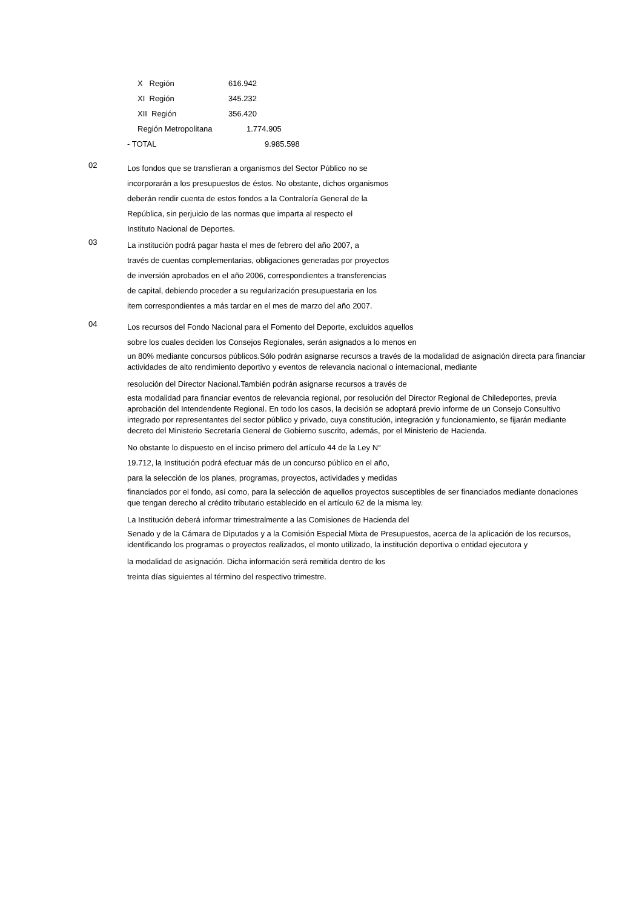| | X Región | 616.942 |
| | XI Región | 345.232 |
| | XII Región | 356.420 |
| | Región Metropolitana | 1.774.905 |
| - TOTAL | | 9.985.598 |
02
Los fondos que se transfieran a organismos del Sector Público no se
incorporarán a los presupuestos de éstos. No obstante, dichos organismos
deberán rendir cuenta de estos fondos a la Contraloría General de la
República, sin perjuicio de las normas que imparta al respecto el
Instituto Nacional de Deportes.
03
La institución podrá pagar hasta el mes de febrero del año 2007, a
través de cuentas complementarias, obligaciones generadas por proyectos
de inversión aprobados en el año 2006, correspondientes a transferencias
de capital, debiendo proceder a su regularización presupuestaria en los
item correspondientes a más tardar en el mes de marzo del año 2007.
04
Los recursos del Fondo Nacional para el Fomento del Deporte, excluidos aquellos
sobre los cuales deciden los Consejos Regionales, serán asignados a lo menos en
un 80% mediante concursos públicos.Sólo podrán asignarse recursos a través de la modalidad de asignación directa para financiar actividades de alto rendimiento deportivo y eventos de relevancia nacional o internacional, mediante
resolución del Director Nacional.También podrán asignarse recursos a través de
esta modalidad para financiar eventos de relevancia regional, por resolución del Director Regional de Chiledeportes, previa aprobación del Intendendente Regional. En todo los casos, la decisión se adoptará previo informe de un Consejo Consultivo integrado por representantes del sector público y privado, cuya constitución, integración y funcionamiento, se fijarán mediante decreto del Ministerio Secretaría General de Gobierno suscrito, además, por el Ministerio de Hacienda.
No obstante lo dispuesto en el inciso primero del artículo 44 de la Ley N°
19.712, la Institución podrá efectuar más de un concurso público en el año,
para la selección de los planes, programas, proyectos, actividades y medidas
financiados por el fondo, así como, para la selección de aquellos proyectos susceptibles de ser financiados mediante donaciones que tengan derecho al crédito tributario establecido en el artículo 62 de la misma ley.
La Institución deberá informar trimestralmente a las Comisiones de Hacienda del
Senado y de la Cámara de Diputados y a la Comisión Especial Mixta de Presupuestos, acerca de la aplicación de los recursos, identificando los programas o proyectos realizados, el monto utilizado, la institución deportiva o entidad ejecutora y
la modalidad de asignación. Dicha información será remitida dentro de los
treinta días siguientes al término del respectivo trimestre.